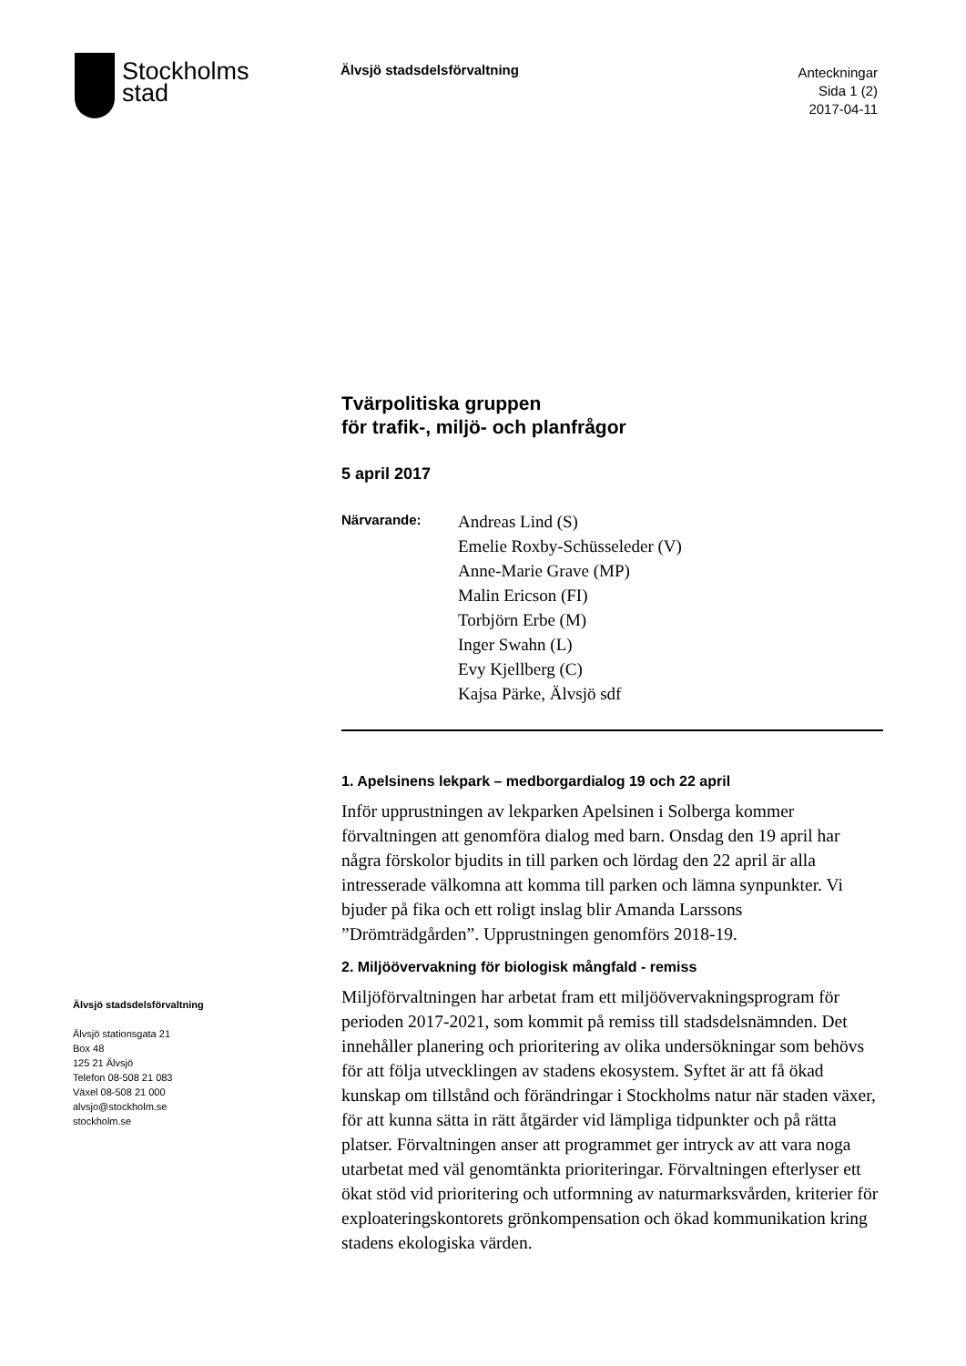Stockholms
stad
Älvsjö stadsdelsförvaltning
Anteckningar
Sida 1 (2)
2017-04-11
Tvärpolitiska gruppen
för trafik-, miljö- och planfrågor
5 april 2017
Närvarande:
Andreas Lind (S)
Emelie Roxby-Schüsseleder (V)
Anne-Marie Grave (MP)
Malin Ericson (FI)
Torbjörn Erbe (M)
Inger Swahn (L)
Evy Kjellberg (C)
Kajsa Pärke, Älvsjö sdf
1. Apelsinens lekpark – medborgardialog 19 och 22 april
Inför upprustningen av lekparken Apelsinen i Solberga kommer förvaltningen att genomföra dialog med barn. Onsdag den 19 april har några förskolor bjudits in till parken och lördag den 22 april är alla intresserade välkomna att komma till parken och lämna synpunkter. Vi bjuder på fika och ett roligt inslag blir Amanda Larssons ”Drömträdgården”. Upprustningen genomförs 2018-19.
2. Miljöövervakning för biologisk mångfald - remiss
Miljöförvaltningen har arbetat fram ett miljöövervakningsprogram för perioden 2017-2021, som kommit på remiss till stadsdelsnämnden. Det innehåller planering och prioritering av olika undersökningar som behövs för att följa utvecklingen av stadens ekosystem. Syftet är att få ökad kunskap om tillstånd och förändringar i Stockholms natur när staden växer, för att kunna sätta in rätt åtgärder vid lämpliga tidpunkter och på rätta platser. Förvaltningen anser att programmet ger intryck av att vara noga utarbetat med väl genomtänkta prioriteringar. Förvaltningen efterlyser ett ökat stöd vid prioritering och utformning av naturmarksvården, kriterier för exploateringskontorets grönkompensation och ökad kommunikation kring stadens ekologiska värden.
Älvsjö stadsdelsförvaltning
Älvsjö stationsgata 21
Box 48
125 21 Älvsjö
Telefon 08-508 21 083
Växel 08-508 21 000
alvsjo@stockholm.se
stockholm.se